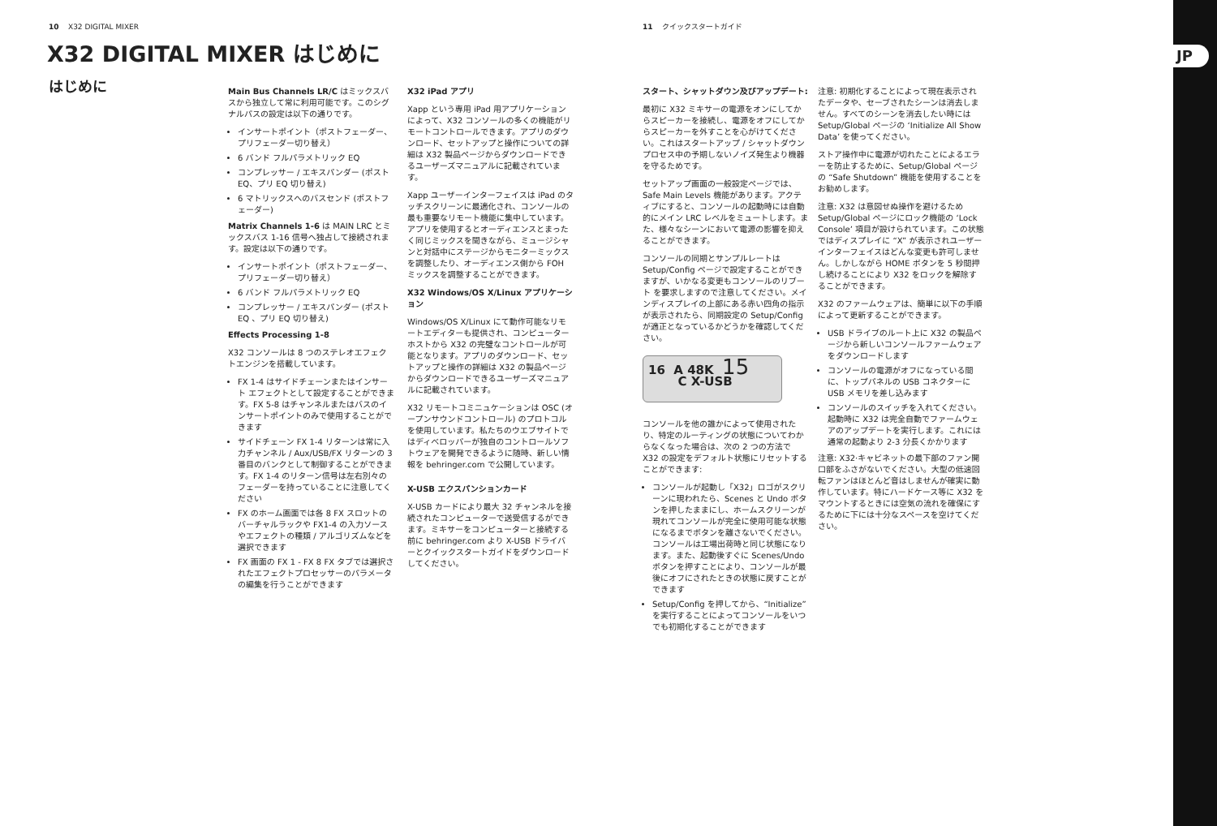JP
10 X32 DIGITAL MIXER 11 クイックスタートガイド
X32 DIGITAL MIXER はじめに
はじめに
Main Bus Channels LR/C はミックスバスから独立して常に利用可能です。このシグナルパスの設定は以下の通りです。
インサートポイント（ポストフェーダー、プリフェーダー切り替え）
6 バンド フルパラメトリック EQ
コンプレッサー / エキスパンダー (ポストEQ、プリ EQ 切り替え)
6 マトリックスへのバスセンド (ポストフェーダー)
Matrix Channels 1-6 は MAIN LRC とミックスバス 1-16 信号へ独占して接続されます。設定は以下の通りです。
インサートポイント（ポストフェーダー、プリフェーダー切り替え）
6 バンド フルパラメトリック EQ
コンプレッサー / エキスパンダー (ポスト EQ 、プリ EQ 切り替え)
Effects Processing 1-8
X32 コンソールは 8 つのステレオエフェクトエンジンを搭載しています。
FX 1-4 はサイドチェーンまたはインサート エフェクトとして設定することができます。FX 5-8 はチャンネルまたはバスのインサートポイントのみで使用することができます
サイドチェーン FX 1-4 リターンは常に入力チャンネル / Aux/USB/FX リターンの 3 番目のバンクとして制御することができます。FX 1-4 のリターン信号は左右別々のフェーダーを持っていることに注意してください
FX のホーム画面では各 8 FX スロットのバーチャルラックや FX1-4 の入力ソースやエフェクトの種類 / アルゴリズムなどを選択できます
FX 画面の FX 1 - FX 8 FX タブでは選択されたエフェクトプロセッサーのパラメータの編集を行うことができます
X32 iPad アプリ
Xapp という専用 iPad 用アプリケーションによって、X32 コンソールの多くの機能がリモートコントロールできます。アプリのダウンロード、セットアップと操作についての詳細は X32 製品ページからダウンロードできるユーザーズマニュアルに記載されています。
Xapp ユーザーインターフェイスは iPad のタッチスクリーンに最適化され、コンソールの最も重要なリモート機能に集中しています。アプリを使用するとオーディエンスとまったく同じミックスを聞きながら、ミュージシャンと対話中にステージからモニターミックスを調整したり、オーディエンス側から FOH ミックスを調整することができます。
X32 Windows/OS X/Linux アプリケーション
Windows/OS X/Linux にて動作可能なリモートエディターも提供され、コンピューターホストから X32 の完璧なコントロールが可能となります。アプリのダウンロード、セットアップと操作の詳細は X32 の製品ページからダウンロードできるユーザーズマニュアルに記載されています。
X32 リモートコミニュケーションは OSC (オープンサウンドコントロール) のプロトコルを使用しています。私たちのウエブサイトではディベロッパーが独自のコントロールソフトウェアを開発できるように随時、新しい情報を behringer.com で公開しています。
X-USB エクスパンションカード
X-USB カードにより最大 32 チャンネルを接続されたコンピューターで送受信するができます。ミキサーをコンピューターと接続する前に behringer.com より X-USB ドライバーとクイックスタートガイドをダウンロードしてください。
スタート、シャットダウン及びアップデート:
最初に X32 ミキサーの電源をオンにしてからスピーカーを接続し、電源をオフにしてからスピーカーを外すことを心がけてください。これはスタートアップ / シャットダウンプロセス中の予期しないノイズ発生より機器を守るためです。
セットアップ画面の一般設定ページでは、Safe Main Levels 機能があります。アクティブにすると、コンソールの起動時には自動的にメイン LRC レベルをミュートします。また、様々なシーンにおいて電源の影響を抑えることができます。
コンソールの同期とサンプルレートは Setup/Config ページで設定することができますが、いかなる変更もコンソールのリブート を要求しますので注意してください。メインディスプレイの上部にある赤い四角の指示が表示されたら、同期設定の Setup/Config が適正となっているかどうかを確認してください。
16 A 48K 15
C X-USB
コンソールを他の誰かによって使用されたり、特定のルーティングの状態についてわからなくなった場合は、次の 2 つの方法で X32 の設定をデフォルト状態にリセットすることができます:
コンソールが起動し「X32」ロゴがスクリーンに現われたら、Scenes と Undo ボタンを押したままにし、ホームスクリーンが現れてコンソールが完全に使用可能な状態になるまでボタンを離さないでください。コンソールは工場出荷時と同じ状態になります。また、起動後すぐに Scenes/Undo ボタンを押すことにより、コンソールが最後にオフにされたときの状態に戻すことができます
Setup/Config を押してから、“Initialize” を実行することによってコンソールをいつでも初期化することができます
注意: 初期化することによって現在表示されたデータや、セーブされたシーンは消去しません。すべてのシーンを消去したい時には Setup/Global ページの ‘Initialize All Show Data’ を使ってください。
ストア操作中に電源が切れたことによるエラーを防止するために、Setup/Global ページの “Safe Shutdown” 機能を使用することをお勧めします。
注意: X32 は意図せぬ操作を避けるため Setup/Global ページにロック機能の ‘Lock Console’ 項目が設けられています。この状態ではディスプレイに “X” が表示されユーザーインターフェイスはどんな変更も許可しません。しかしながら HOME ボタンを 5 秒間押し続けることにより X32 をロックを解除することができます。
X32 のファームウェアは、簡単に以下の手順によって更新することができます。
USB ドライブのルート上に X32 の製品ページから新しいコンソールファームウェアをダウンロードします
コンソールの電源がオフになっている間に、トップパネルの USB コネクターに USB メモリを差し込みます
コンソールのスイッチを入れてください。起動時に X32 は完全自動でファームウェアのアップデートを実行します。これには通常の起動より 2-3 分長くかかります
注意: X32·キャビネットの最下部のファン開口部をふさがないでください。大型の低速回転ファンはほとんど音はしませんが確実に動作しています。特にハードケース等に X32 をマウントするときには空気の流れを確保にするために下には十分なスペースを空けてください。